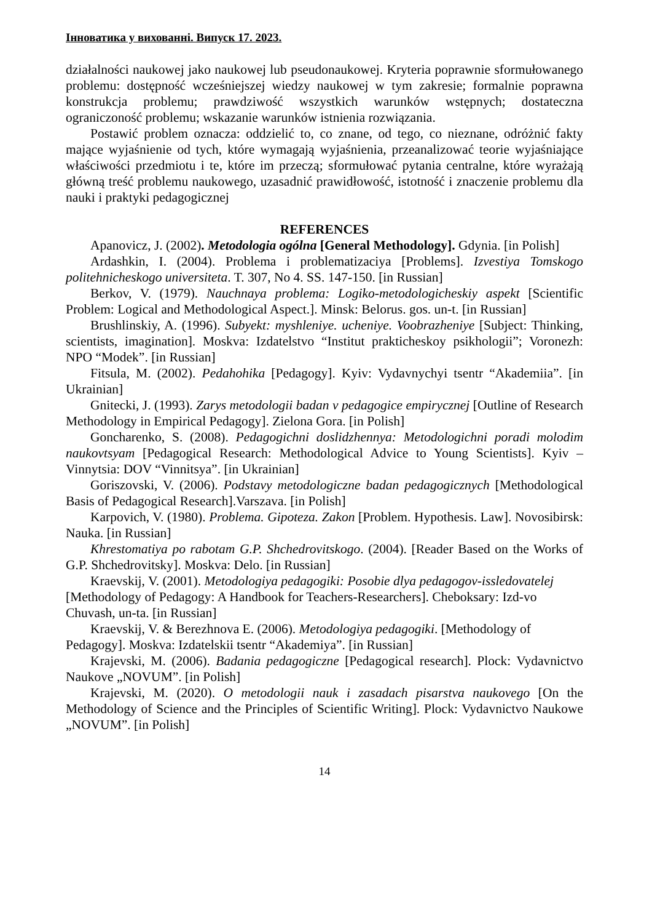Інноватика у вихованні. Випуск 17. 2023.
działalności naukowej jako naukowej lub pseudonaukowej. Kryteria poprawnie sformułowanego problemu: dostępność wcześniejszej wiedzy naukowej w tym zakresie; formalnie poprawna konstrukcja problemu; prawdziwość wszystkich warunków wstępnych; dostateczna ograniczoność problemu; wskazanie warunków istnienia rozwiązania.
Postawić problem oznacza: oddzielić to, co znane, od tego, co nieznane, odróżnić fakty mające wyjaśnienie od tych, które wymagają wyjaśnienia, przeanalizować teorie wyjaśniające właściwości przedmiotu i te, które im przeczą; sformułować pytania centralne, które wyrażają główną treść problemu naukowego, uzasadnić prawidłowość, istotność i znaczenie problemu dla nauki i praktyki pedagogicznej
REFERENCES
Apanovicz, J. (2002). Metodologia ogólna [General Methodology]. Gdynia. [in Polish]
Ardashkin, I. (2004). Problema i problematizaciya [Problems]. Izvestiya Tomskogo politehnicheskogo universiteta. T. 307, No 4. SS. 147-150. [in Russian]
Berkov, V. (1979). Nauchnaya problema: Logiko-metodologicheskiy aspekt [Scientific Problem: Logical and Methodological Aspect.]. Minsk: Belorus. gos. un-t. [in Russian]
Brushlinskiy, A. (1996). Subyekt: myshleniye. ucheniye. Voobrazheniye [Subject: Thinking, scientists, imagination]. Moskva: Izdatelstvo “Institut prakticheskoy psikhologii”; Voronezh: NPO “Modek”. [in Russian]
Fitsula, M. (2002). Pedahohika [Pedagogy]. Kyiv: Vydavnychyi tsentr “Akademiia”. [in Ukrainian]
Gnitecki, J. (1993). Zarys metodologii badan v pedagogice empirycznej [Outline of Research Methodology in Empirical Pedagogy]. Zielona Gora. [in Polish]
Goncharenko, S. (2008). Pedagogichni doslidzhennya: Metodologichni poradi molodim naukovtsyam [Pedagogical Research: Methodological Advice to Young Scientists]. Kyiv – Vinnytsia: DOV “Vinnitsya”. [in Ukrainian]
Goriszovski, V. (2006). Podstavy metodologiczne badan pedagogicznych [Methodological Basis of Pedagogical Research].Varszava. [in Polish]
Karpovich, V. (1980). Problema. Gipoteza. Zakon [Problem. Hypothesis. Law]. Novosibirsk: Nauka. [in Russian]
Khrestomatiya po rabotam G.P. Shchedrovitskogo. (2004). [Reader Based on the Works of G.P. Shchedrovitsky]. Moskva: Delo. [in Russian]
Kraevskij, V. (2001). Metodologiya pedagogiki: Posobie dlya pedagogov-issledovatelej [Methodology of Pedagogy: A Handbook for Teachers-Researchers]. Cheboksary: Izd-vo Chuvash, un-ta. [in Russian]
Kraevskij, V. & Berezhnova E. (2006). Metodologiya pedagogiki. [Methodology of Pedagogy]. Moskva: Izdatelskii tsentr “Akademiya”. [in Russian]
Krajevski, M. (2006). Badania pedagogiczne [Pedagogical research]. Plock: Vydavnictvo Naukove „NOVUM”. [in Polish]
Krajevski, M. (2020). O metodologii nauk i zasadach pisarstva naukovego [On the Methodology of Science and the Principles of Scientific Writing]. Plock: Vydavnictvo Naukowe „NOVUM”. [in Polish]
14